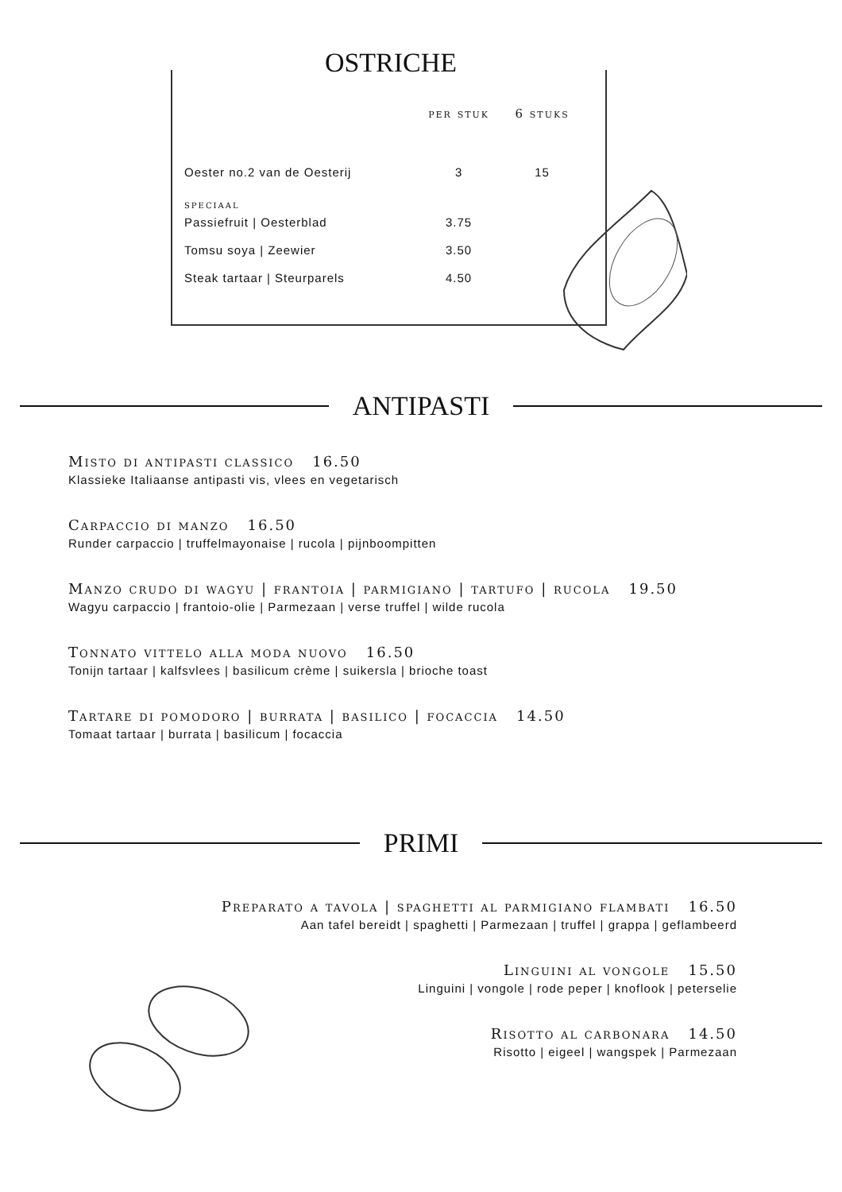OSTRICHE
| | per stuk | 6 stuks |
| --- | --- | --- |
| Oester no.2 van de Oesterij | 3 | 15 |
| speciaal | | |
| Passiefruit / Oesterblad | 3.75 | |
| Tomsu soya / Zeewier | 3.50 | |
| Steak tartaar / Steurparels | 4.50 | |
ANTIPASTI
Misto di antipasti classico 16.50
Klassieke Italiaanse antipasti vis, vlees en vegetarisch
Carpaccio di manzo 16.50
Runder carpaccio | truffelmayonaise | rucola | pijnboompitten
Manzo crudo di wagyu | frantoia | parmigiano | tartufo | rucola 19.50
Wagyu carpaccio | frantoio-olie | Parmezaan | verse truffel | wilde rucola
Tonnato vittelo alla moda nuovo 16.50
Tonijn tartaar | kalfsvlees | basilicum crème | suikersla | brioche toast
Tartare di pomodoro | burrata | basilico | focaccia 14.50
Tomaat tartaar | burrata | basilicum | focaccia
PRIMI
Preparato a tavola | spaghetti al parmigiano flambati 16.50
Aan tafel bereidt | spaghetti | Parmezaan | truffel | grappa | geflambeerd
Linguini al vongole 15.50
Linguini | vongole | rode peper | knoflook | peterselie
Risotto al carbonara 14.50
Risotto | eigeel | wangspek | Parmezaan